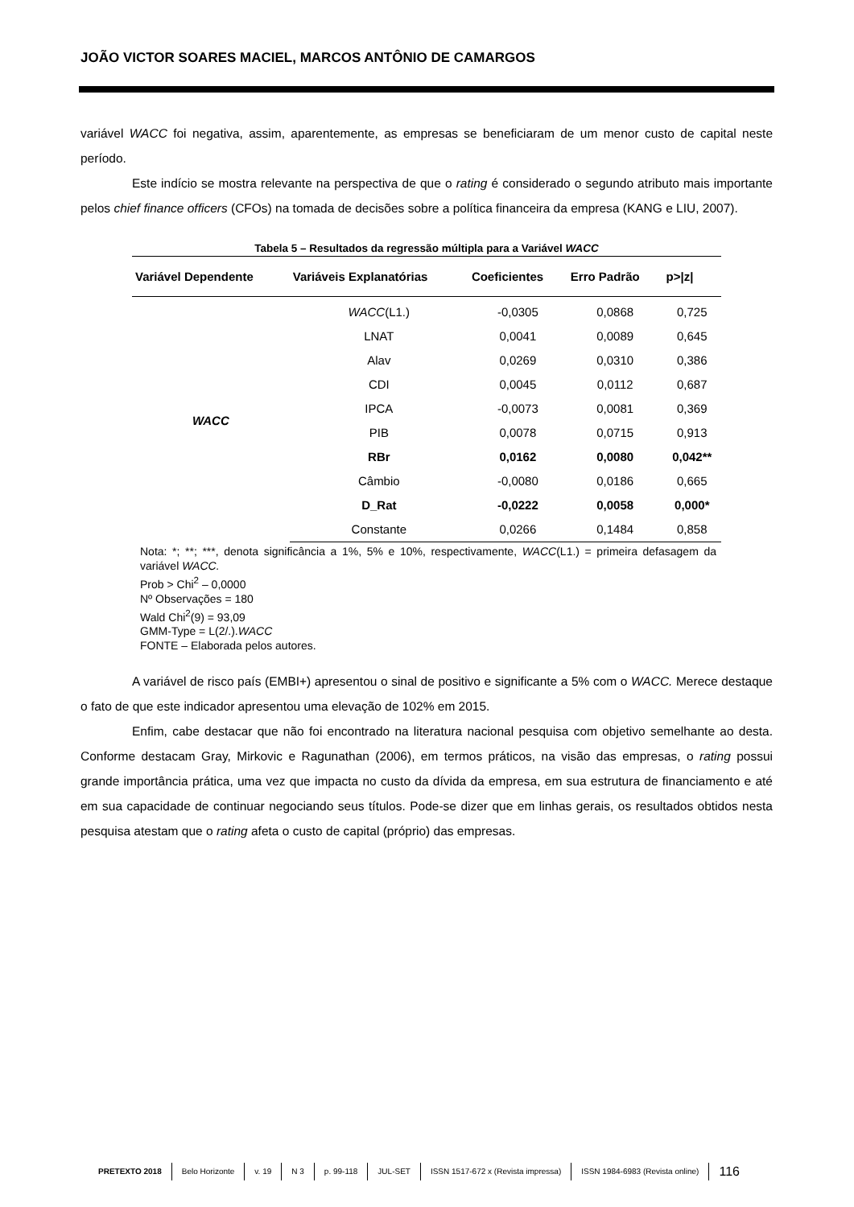JOÃO VICTOR SOARES MACIEL, MARCOS ANTÔNIO DE CAMARGOS
variável WACC foi negativa, assim, aparentemente, as empresas se beneficiaram de um menor custo de capital neste período.
Este indício se mostra relevante na perspectiva de que o rating é considerado o segundo atributo mais importante pelos chief finance officers (CFOs) na tomada de decisões sobre a política financeira da empresa (KANG e LIU, 2007).
Tabela 5 – Resultados da regressão múltipla para a Variável WACC
| Variável Dependente | Variáveis Explanatórias | Coeficientes | Erro Padrão | p>/z/ |
| --- | --- | --- | --- | --- |
| WACC | WACC (L1.) | -0,0305 | 0,0868 | 0,725 |
| | LNAT | 0,0041 | 0,0089 | 0,645 |
| | Alav | 0,0269 | 0,0310 | 0,386 |
| | CDI | 0,0045 | 0,0112 | 0,687 |
| | IPCA | -0,0073 | 0,0081 | 0,369 |
| | PIB | 0,0078 | 0,0715 | 0,913 |
| | RBr | 0,0162 | 0,0080 | 0,042** |
| | Câmbio | -0,0080 | 0,0186 | 0,665 |
| | D_Rat | -0,0222 | 0,0058 | 0,000* |
| | Constante | 0,0266 | 0,1484 | 0,858 |
Nota: *; **; ***, denota significância a 1%, 5% e 10%, respectivamente, WACC(L1.) = primeira defasagem da variável WACC.
Prob > Chi<sup>2</sup> – 0,0000
Nº Observações = 180
Wald Chi<sup>2</sup>(9) = 93,09
GMM-Type = L(2/.).WACC
FONTE – Elaborada pelos autores.
A variável de risco país (EMBI+) apresentou o sinal de positivo e significante a 5% com o WACC. Merece destaque o fato de que este indicador apresentou uma elevação de 102% em 2015.
Enfim, cabe destacar que não foi encontrado na literatura nacional pesquisa com objetivo semelhante ao desta. Conforme destacam Gray, Mirkovic e Ragunathan (2006), em termos práticos, na visão das empresas, o rating possui grande importância prática, uma vez que impacta no custo da dívida da empresa, em sua estrutura de financiamento e até em sua capacidade de continuar negociando seus títulos. Pode-se dizer que em linhas gerais, os resultados obtidos nesta pesquisa atestam que o rating afeta o custo de capital (próprio) das empresas.
PRETEXTO 2018 Belo Horizonte v. 19 N 3 p. 99-118 JUL-SET ISSN 1517-672 x (Revista impressa) ISSN 1984-6983 (Revista online) 116